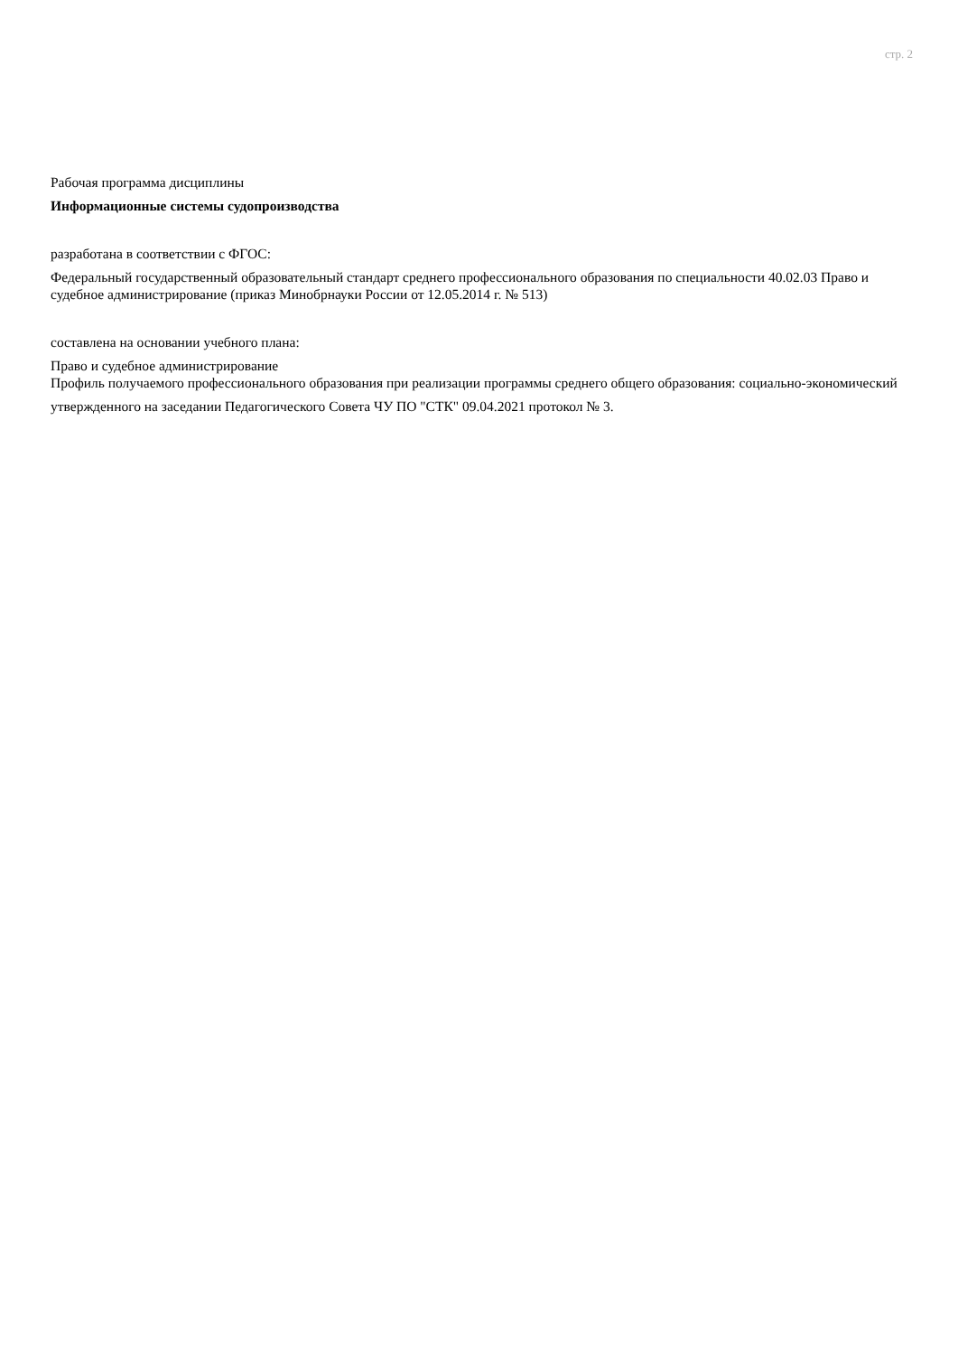стр. 2
Рабочая программа дисциплины
Информационные системы судопроизводства
разработана в соответствии с ФГОС:
Федеральный государственный образовательный стандарт среднего профессионального образования по специальности 40.02.03 Право и судебное администрирование (приказ Минобрнауки России от 12.05.2014 г. № 513)
составлена на основании учебного плана:
Право и судебное администрирование
Профиль получаемого профессионального образования при реализации программы среднего общего образования: социально-экономический
утвержденного на заседании Педагогического Совета ЧУ ПО "СТК" 09.04.2021 протокол № 3.